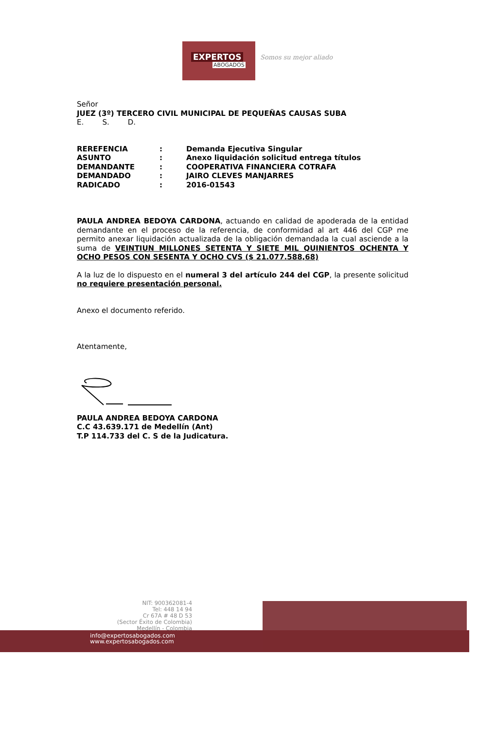EXPERTOS
ABOGADOS
Somos su mejor aliado
Señor
JUEZ (3º) TERCERO CIVIL MUNICIPAL DE PEQUEÑAS CAUSAS SUBA
E. S. D.
| REREFENCIA | : | Demanda Ejecutiva Singular |
| ASUNTO | : | Anexo liquidación solicitud entrega títulos |
| DEMANDANTE | : | COOPERATIVA FINANCIERA COTRAFA |
| DEMANDADO | : | JAIRO CLEVES MANJARRES |
| RADICADO | : | 2016-01543 |
PAULA ANDREA BEDOYA CARDONA, actuando en calidad de apoderada de la entidad demandante en el proceso de la referencia, de conformidad al art 446 del CGP me permito anexar liquidación actualizada de la obligación demandada la cual asciende a la suma de VEINTIUN MILLONES SETENTA Y SIETE MIL QUINIENTOS OCHENTA Y OCHO PESOS CON SESENTA Y OCHO CVS ($ 21.077.588,68)
A la luz de lo dispuesto en el numeral 3 del artículo 244 del CGP, la presente solicitud no requiere presentación personal.
Anexo el documento referido.
Atentamente,
PAULA ANDREA BEDOYA CARDONA
C.C 43.639.171 de Medellín (Ant)
T.P 114.733 del C. S de la Judicatura.
NIT: 900362081-4
Tel: 448 14 94
Cr 67A # 48 D 53
(Sector Éxito de Colombia)
Medellín - Colombia
info@expertosabogados.com
www.expertosabogados.com